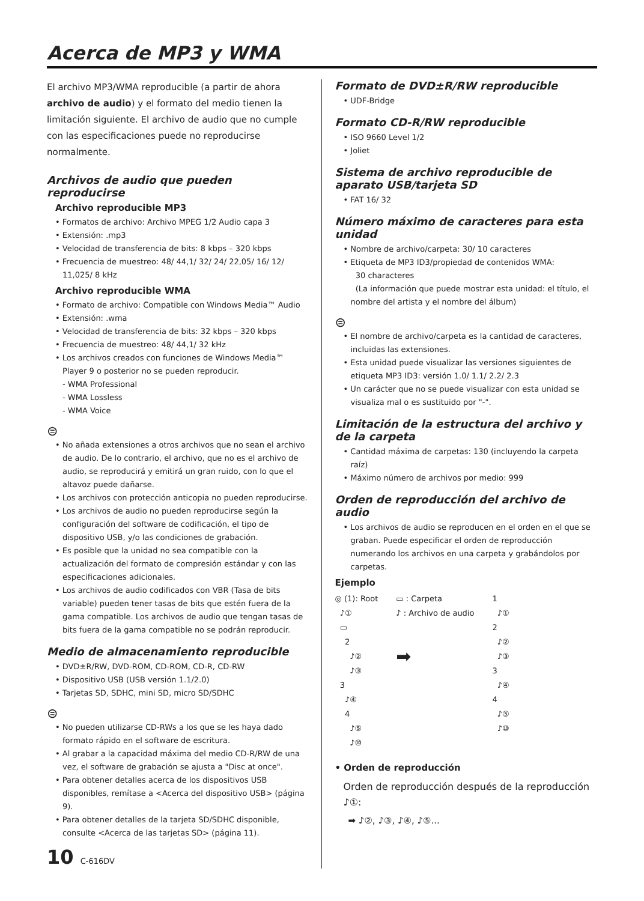Acerca de MP3 y WMA
El archivo MP3/WMA reproducible (a partir de ahora archivo de audio) y el formato del medio tienen la limitación siguiente. El archivo de audio que no cumple con las especificaciones puede no reproducirse normalmente.
Archivos de audio que pueden reproducirse
Archivo reproducible MP3
• Formatos de archivo: Archivo MPEG 1/2 Audio capa 3
• Extensión: .mp3
• Velocidad de transferencia de bits: 8 kbps – 320 kbps
• Frecuencia de muestreo: 48/ 44,1/ 32/ 24/ 22,05/ 16/ 12/ 11,025/ 8 kHz
Archivo reproducible WMA
• Formato de archivo: Compatible con Windows Media™ Audio
• Extensión: .wma
• Velocidad de transferencia de bits: 32 kbps – 320 kbps
• Frecuencia de muestreo: 48/ 44,1/ 32 kHz
• Los archivos creados con funciones de Windows Media™ Player 9 o posterior no se pueden reproducir.
- WMA Professional
- WMA Lossless
- WMA Voice
⊜
• No añada extensiones a otros archivos que no sean el archivo de audio. De lo contrario, el archivo, que no es el archivo de audio, se reproducirá y emitirá un gran ruido, con lo que el altavoz puede dañarse.
• Los archivos con protección anticopia no pueden reproducirse.
• Los archivos de audio no pueden reproducirse según la configuración del software de codificación, el tipo de dispositivo USB, y/o las condiciones de grabación.
• Es posible que la unidad no sea compatible con la actualización del formato de compresión estándar y con las especificaciones adicionales.
• Los archivos de audio codificados con VBR (Tasa de bits variable) pueden tener tasas de bits que estén fuera de la gama compatible. Los archivos de audio que tengan tasas de bits fuera de la gama compatible no se podrán reproducir.
Medio de almacenamiento reproducible
• DVD±R/RW, DVD-ROM, CD-ROM, CD-R, CD-RW
• Dispositivo USB (USB versión 1.1/2.0)
• Tarjetas SD, SDHC, mini SD, micro SD/SDHC
⊜
• No pueden utilizarse CD-RWs a los que se les haya dado formato rápido en el software de escritura.
• Al grabar a la capacidad máxima del medio CD-R/RW de una vez, el software de grabación se ajusta a "Disc at once".
• Para obtener detalles acerca de los dispositivos USB disponibles, remítase a <Acerca del dispositivo USB> (página 9).
• Para obtener detalles de la tarjeta SD/SDHC disponible, consulte <Acerca de las tarjetas SD> (página 11).
10 C-616DV
Formato de DVD±R/RW reproducible
• UDF-Bridge
Formato CD-R/RW reproducible
• ISO 9660 Level 1/2
• Joliet
Sistema de archivo reproducible de aparato USB/tarjeta SD
• FAT 16/ 32
Número máximo de caracteres para esta unidad
• Nombre de archivo/carpeta: 30/ 10 caracteres
• Etiqueta de MP3 ID3/propiedad de contenidos WMA:
30 characteres
(La información que puede mostrar esta unidad: el título, el nombre del artista y el nombre del álbum)
⊜
• El nombre de archivo/carpeta es la cantidad de caracteres, incluidas las extensiones.
• Esta unidad puede visualizar las versiones siguientes de etiqueta MP3 ID3: versión 1.0/ 1.1/ 2.2/ 2.3
• Un carácter que no se puede visualizar con esta unidad se visualiza mal o es sustituido por "-".
Limitación de la estructura del archivo y de la carpeta
• Cantidad máxima de carpetas: 130 (incluyendo la carpeta raíz)
• Máximo número de archivos por medio: 999
Orden de reproducción del archivo de audio
• Los archivos de audio se reproducen en el orden en el que se graban. Puede especificar el orden de reproducción numerando los archivos en una carpeta y grabándolos por carpetas.
Ejemplo
◎ (1): Root
♪①
▭
2
♪②
♪③
3
♪④
4
♪⑤
♪⑩
▭ : Carpeta
♪ : Archivo de audio
➡
1
♪①
2
♪②
♪③
3
♪④
4
♪⑤
♪⑩
• Orden de reproducción
Orden de reproducción después de la reproducción ♪①:
➡ ♪②, ♪③, ♪④, ♪⑤...